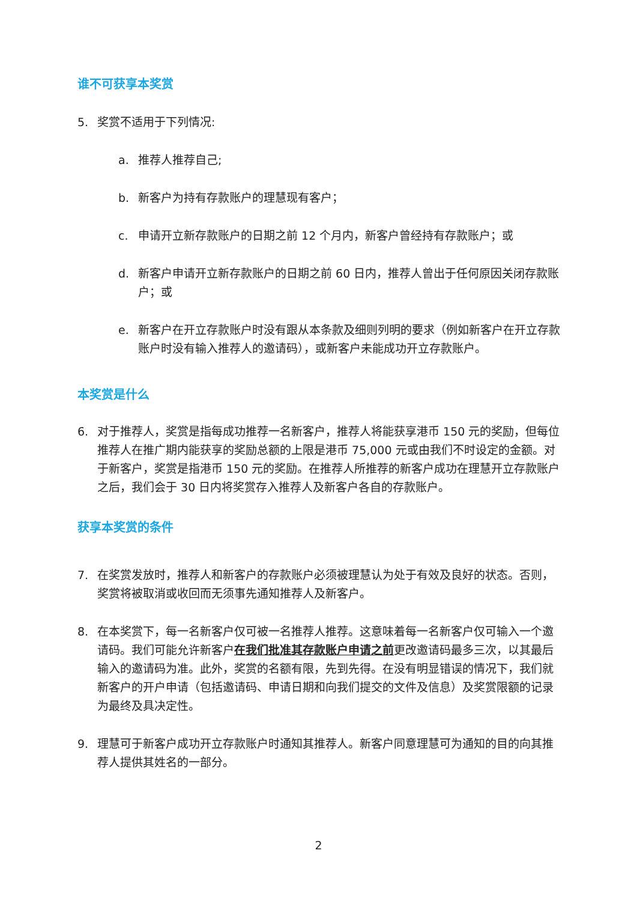谁不可获享本奖赏
5. 奖赏不适用于下列情况:
a. 推荐人推荐自己;
b. 新客户为持有存款账户的理慧现有客户；
c. 申请开立新存款账户的日期之前 12 个月内，新客户曾经持有存款账户；或
d. 新客户申请开立新存款账户的日期之前 60 日内，推荐人曾出于任何原因关闭存款账户；或
e. 新客户在开立存款账户时没有跟从本条款及细则列明的要求（例如新客户在开立存款账户时没有输入推荐人的邀请码），或新客户未能成功开立存款账户。
本奖赏是什么
6. 对于推荐人，奖赏是指每成功推荐一名新客户，推荐人将能获享港币 150 元的奖励，但每位推荐人在推广期内能获享的奖励总额的上限是港币 75,000 元或由我们不时设定的金额。对于新客户，奖赏是指港币 150 元的奖励。在推荐人所推荐的新客户成功在理慧开立存款账户之后，我们会于 30 日内将奖赏存入推荐人及新客户各自的存款账户。
获享本奖赏的条件
7. 在奖赏发放时，推荐人和新客户的存款账户必须被理慧认为处于有效及良好的状态。否则，奖赏将被取消或收回而无须事先通知推荐人及新客户。
8. 在本奖赏下，每一名新客户仅可被一名推荐人推荐。这意味着每一名新客户仅可输入一个邀请码。我们可能允许新客户在我们批准其存款账户申请之前更改邀请码最多三次，以其最后输入的邀请码为准。此外，奖赏的名额有限，先到先得。在没有明显错误的情况下，我们就新客户的开户申请（包括邀请码、申请日期和向我们提交的文件及信息）及奖赏限额的记录为最终及具决定性。
9. 理慧可于新客户成功开立存款账户时通知其推荐人。新客户同意理慧可为通知的目的向其推荐人提供其姓名的一部分。
2